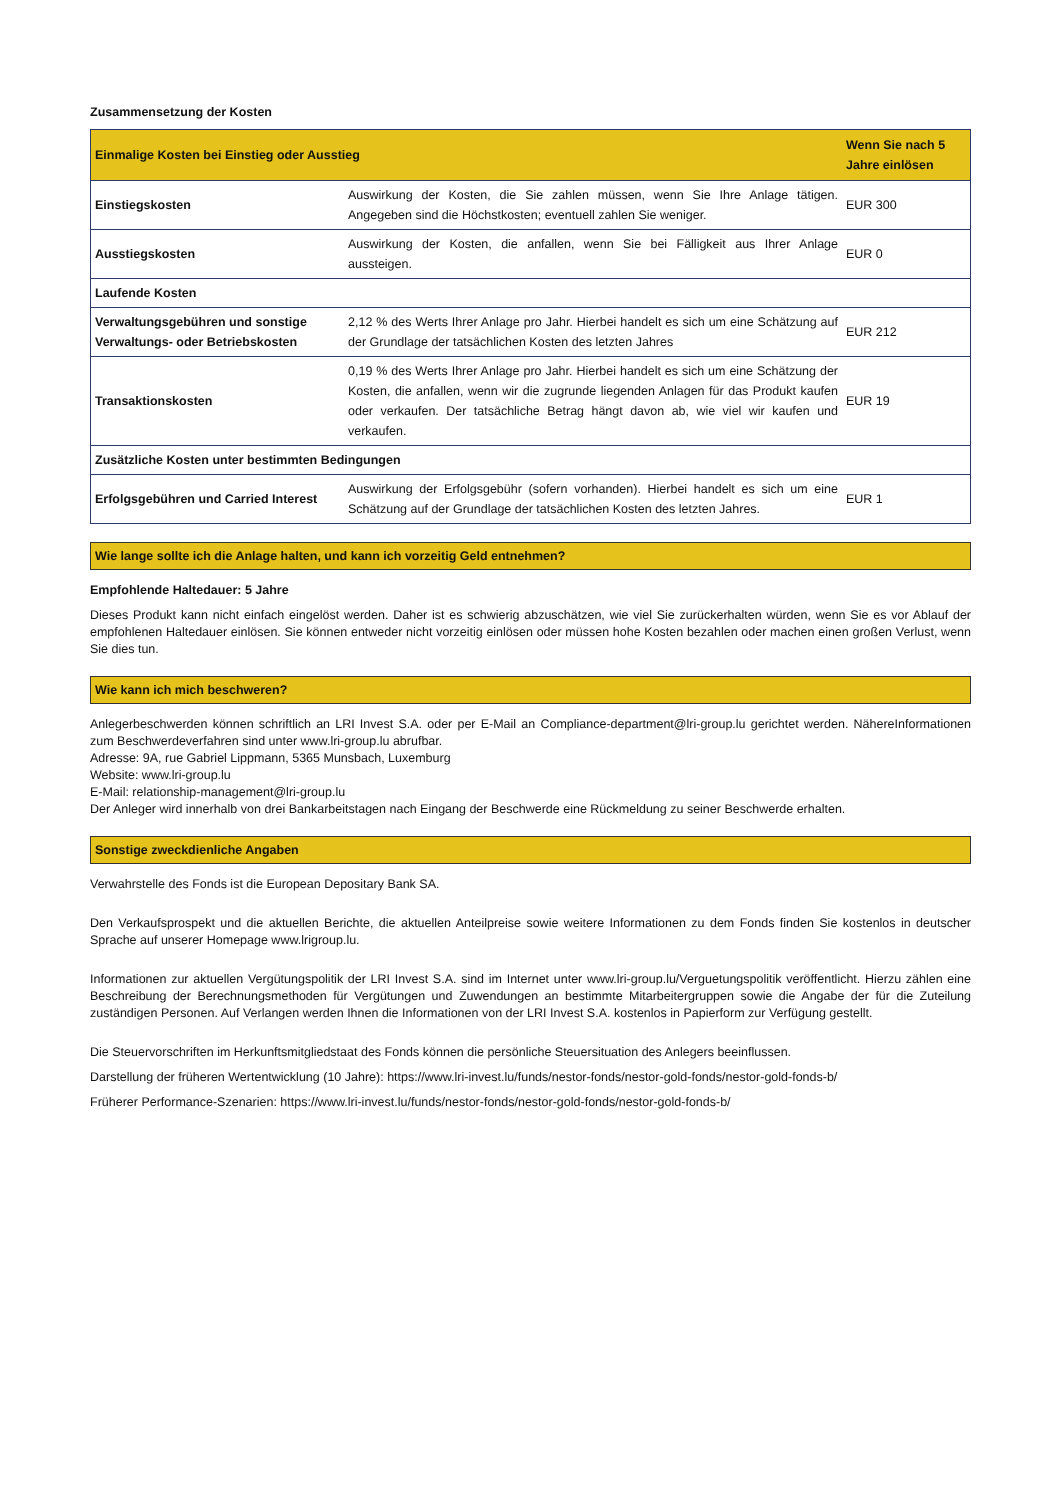Zusammensetzung der Kosten
| Einmalige Kosten bei Einstieg oder Ausstieg | | Wenn Sie nach 5 Jahre einlösen |
| --- | --- | --- |
| Einstiegskosten | Auswirkung der Kosten, die Sie zahlen müssen, wenn Sie Ihre Anlage tätigen. Angegeben sind die Höchstkosten; eventuell zahlen Sie weniger. | EUR 300 |
| Ausstiegskosten | Auswirkung der Kosten, die anfallen, wenn Sie bei Fälligkeit aus Ihrer Anlage aussteigen. | EUR 0 |
| Laufende Kosten | | |
| Verwaltungsgebühren und sonstige Verwaltungs- oder Betriebskosten | 2,12 % des Werts Ihrer Anlage pro Jahr. Hierbei handelt es sich um eine Schätzung auf der Grundlage der tatsächlichen Kosten des letzten Jahres | EUR 212 |
| Transaktionskosten | 0,19 % des Werts Ihrer Anlage pro Jahr. Hierbei handelt es sich um eine Schätzung der Kosten, die anfallen, wenn wir die zugrunde liegenden Anlagen für das Produkt kaufen oder verkaufen. Der tatsächliche Betrag hängt davon ab, wie viel wir kaufen und verkaufen. | EUR 19 |
| Zusätzliche Kosten unter bestimmten Bedingungen | | |
| Erfolgsgebühren und Carried Interest | Auswirkung der Erfolgsgebühr (sofern vorhanden). Hierbei handelt es sich um eine Schätzung auf der Grundlage der tatsächlichen Kosten des letzten Jahres. | EUR 1 |
Wie lange sollte ich die Anlage halten, und kann ich vorzeitig Geld entnehmen?
Empfohlende Haltedauer: 5 Jahre
Dieses Produkt kann nicht einfach eingelöst werden. Daher ist es schwierig abzuschätzen, wie viel Sie zurückerhalten würden, wenn Sie es vor Ablauf der empfohlenen Haltedauer einlösen. Sie können entweder nicht vorzeitig einlösen oder müssen hohe Kosten bezahlen oder machen einen großen Verlust, wenn Sie dies tun.
Wie kann ich mich beschweren?
Anlegerbeschwerden können schriftlich an LRI Invest S.A. oder per E-Mail an Compliance-department@lri-group.lu gerichtet werden. NähereInformationen zum Beschwerdeverfahren sind unter www.lri-group.lu abrufbar.
Adresse: 9A, rue Gabriel Lippmann, 5365 Munsbach, Luxemburg
Website: www.lri-group.lu
E-Mail: relationship-management@lri-group.lu
Der Anleger wird innerhalb von drei Bankarbeitstagen nach Eingang der Beschwerde eine Rückmeldung zu seiner Beschwerde erhalten.
Sonstige zweckdienliche Angaben
Verwahrstelle des Fonds ist die European Depositary Bank SA.
Den Verkaufsprospekt und die aktuellen Berichte, die aktuellen Anteilpreise sowie weitere Informationen zu dem Fonds finden Sie kostenlos in deutscher Sprache auf unserer Homepage www.lrigroup.lu.
Informationen zur aktuellen Vergütungspolitik der LRI Invest S.A. sind im Internet unter www.lri-group.lu/Verguetungspolitik veröffentlicht. Hierzu zählen eine Beschreibung der Berechnungsmethoden für Vergütungen und Zuwendungen an bestimmte Mitarbeitergruppen sowie die Angabe der für die Zuteilung zuständigen Personen. Auf Verlangen werden Ihnen die Informationen von der LRI Invest S.A. kostenlos in Papierform zur Verfügung gestellt.
Die Steuervorschriften im Herkunftsmitgliedstaat des Fonds können die persönliche Steuersituation des Anlegers beeinflussen.
Darstellung der früheren Wertentwicklung (10 Jahre): https://www.lri-invest.lu/funds/nestor-fonds/nestor-gold-fonds/nestor-gold-fonds-b/
Früherer Performance-Szenarien: https://www.lri-invest.lu/funds/nestor-fonds/nestor-gold-fonds/nestor-gold-fonds-b/